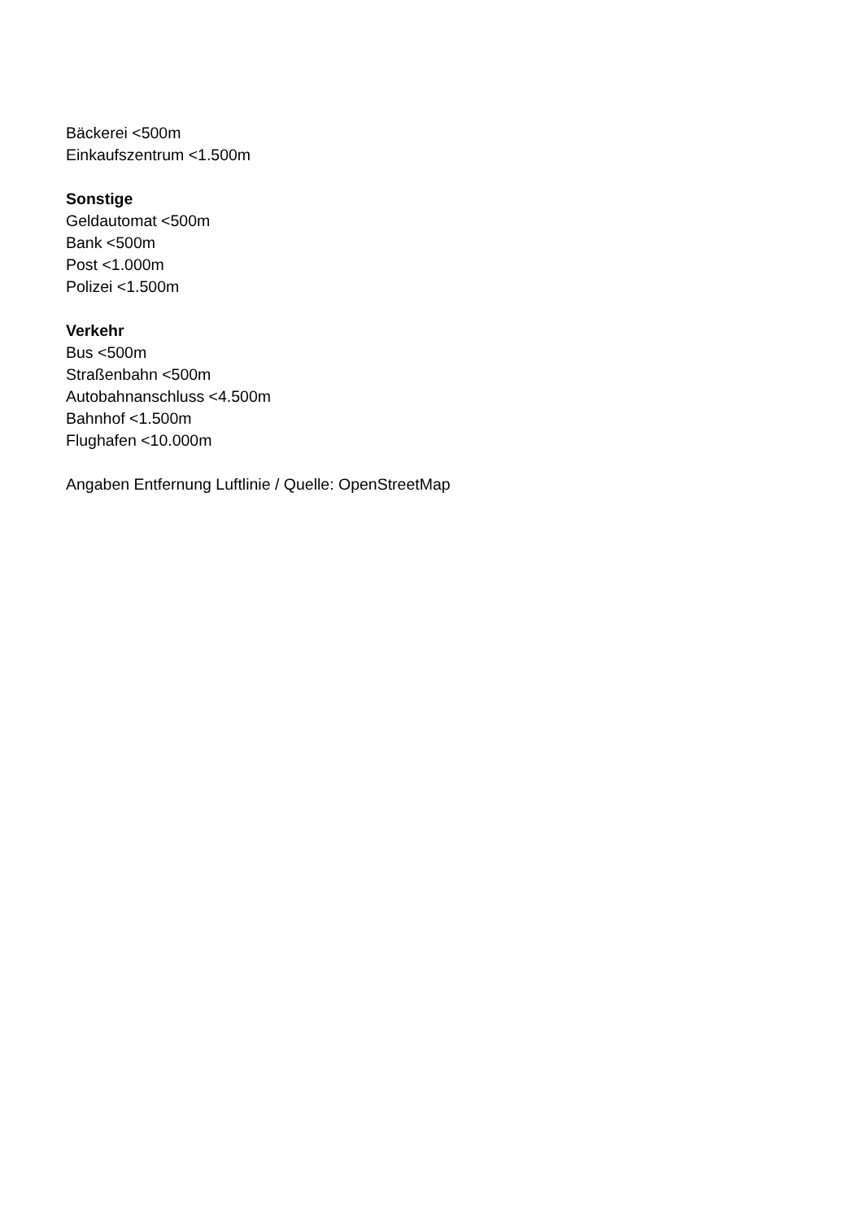Bäckerei <500m
Einkaufszentrum <1.500m
Sonstige
Geldautomat <500m
Bank <500m
Post <1.000m
Polizei <1.500m
Verkehr
Bus <500m
Straßenbahn <500m
Autobahnanschluss <4.500m
Bahnhof <1.500m
Flughafen <10.000m
Angaben Entfernung Luftlinie / Quelle: OpenStreetMap